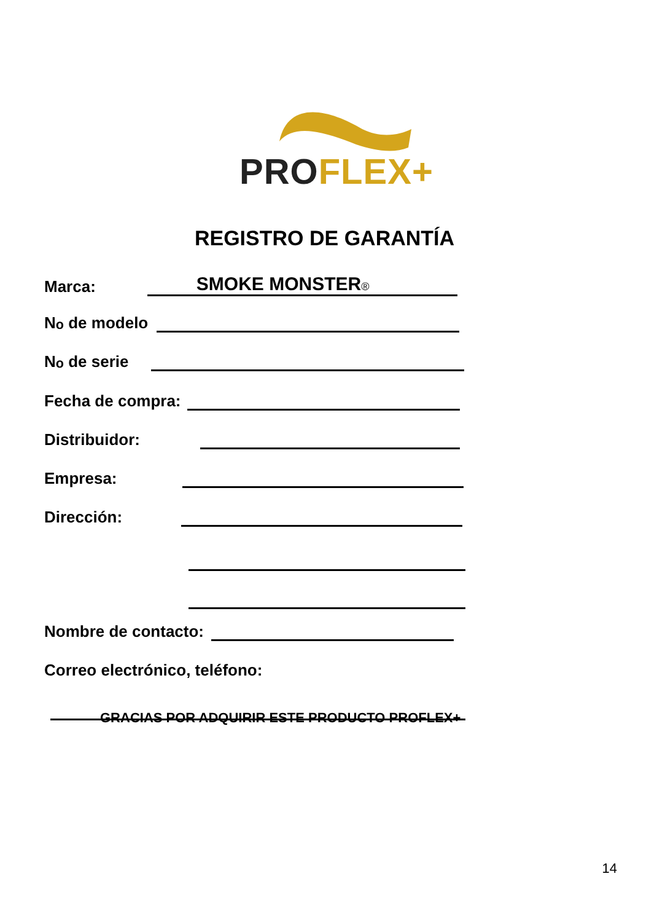PRO FLEX+
REGISTRO DE GARANTÍA
Marca: SMOKE MONSTER®
N<sup>o</sup> de modelo
N<sup>o</sup> de serie
Fecha de compra:
Distribuidor:
Empresa:
Dirección:
Nombre de contacto:
Correo electrónico, teléfono:
GRACIAS POR ADQUIRIR ESTE PRODUCTO PROFLEX+
14